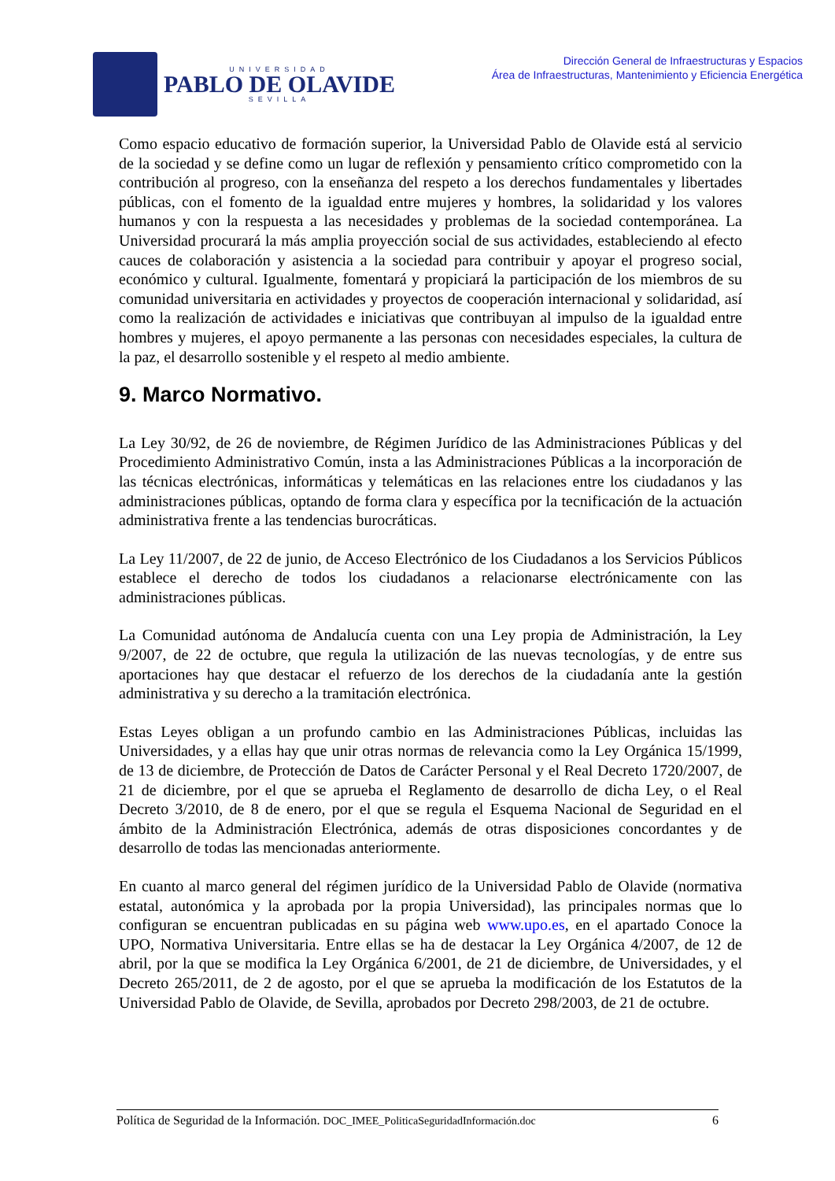UNIVERSIDAD
PABLO DE OLAVIDE
SEVILLA
Dirección General de Infraestructuras y Espacios
Área de Infraestructuras, Mantenimiento y Eficiencia Energética
Como espacio educativo de formación superior, la Universidad Pablo de Olavide está al servicio de la sociedad y se define como un lugar de reflexión y pensamiento crítico comprometido con la contribución al progreso, con la enseñanza del respeto a los derechos fundamentales y libertades públicas, con el fomento de la igualdad entre mujeres y hombres, la solidaridad y los valores humanos y con la respuesta a las necesidades y problemas de la sociedad contemporánea. La Universidad procurará la más amplia proyección social de sus actividades, estableciendo al efecto cauces de colaboración y asistencia a la sociedad para contribuir y apoyar el progreso social, económico y cultural. Igualmente, fomentará y propiciará la participación de los miembros de su comunidad universitaria en actividades y proyectos de cooperación internacional y solidaridad, así como la realización de actividades e iniciativas que contribuyan al impulso de la igualdad entre hombres y mujeres, el apoyo permanente a las personas con necesidades especiales, la cultura de la paz, el desarrollo sostenible y el respeto al medio ambiente.
9. Marco Normativo.
La Ley 30/92, de 26 de noviembre, de Régimen Jurídico de las Administraciones Públicas y del Procedimiento Administrativo Común, insta a las Administraciones Públicas a la incorporación de las técnicas electrónicas, informáticas y telemáticas en las relaciones entre los ciudadanos y las administraciones públicas, optando de forma clara y específica por la tecnificación de la actuación administrativa frente a las tendencias burocráticas.
La Ley 11/2007, de 22 de junio, de Acceso Electrónico de los Ciudadanos a los Servicios Públicos establece el derecho de todos los ciudadanos a relacionarse electrónicamente con las administraciones públicas.
La Comunidad autónoma de Andalucía cuenta con una Ley propia de Administración, la Ley 9/2007, de 22 de octubre, que regula la utilización de las nuevas tecnologías, y de entre sus aportaciones hay que destacar el refuerzo de los derechos de la ciudadanía ante la gestión administrativa y su derecho a la tramitación electrónica.
Estas Leyes obligan a un profundo cambio en las Administraciones Públicas, incluidas las Universidades, y a ellas hay que unir otras normas de relevancia como la Ley Orgánica 15/1999, de 13 de diciembre, de Protección de Datos de Carácter Personal y el Real Decreto 1720/2007, de 21 de diciembre, por el que se aprueba el Reglamento de desarrollo de dicha Ley, o el Real Decreto 3/2010, de 8 de enero, por el que se regula el Esquema Nacional de Seguridad en el ámbito de la Administración Electrónica, además de otras disposiciones concordantes y de desarrollo de todas las mencionadas anteriormente.
En cuanto al marco general del régimen jurídico de la Universidad Pablo de Olavide (normativa estatal, autonómica y la aprobada por la propia Universidad), las principales normas que lo configuran se encuentran publicadas en su página web www.upo.es, en el apartado Conoce la UPO, Normativa Universitaria. Entre ellas se ha de destacar la Ley Orgánica 4/2007, de 12 de abril, por la que se modifica la Ley Orgánica 6/2001, de 21 de diciembre, de Universidades, y el Decreto 265/2011, de 2 de agosto, por el que se aprueba la modificación de los Estatutos de la Universidad Pablo de Olavide, de Sevilla, aprobados por Decreto 298/2003, de 21 de octubre.
Política de Seguridad de la Información. DOC_IMEE_PoliticaSeguridadInformación.doc 6